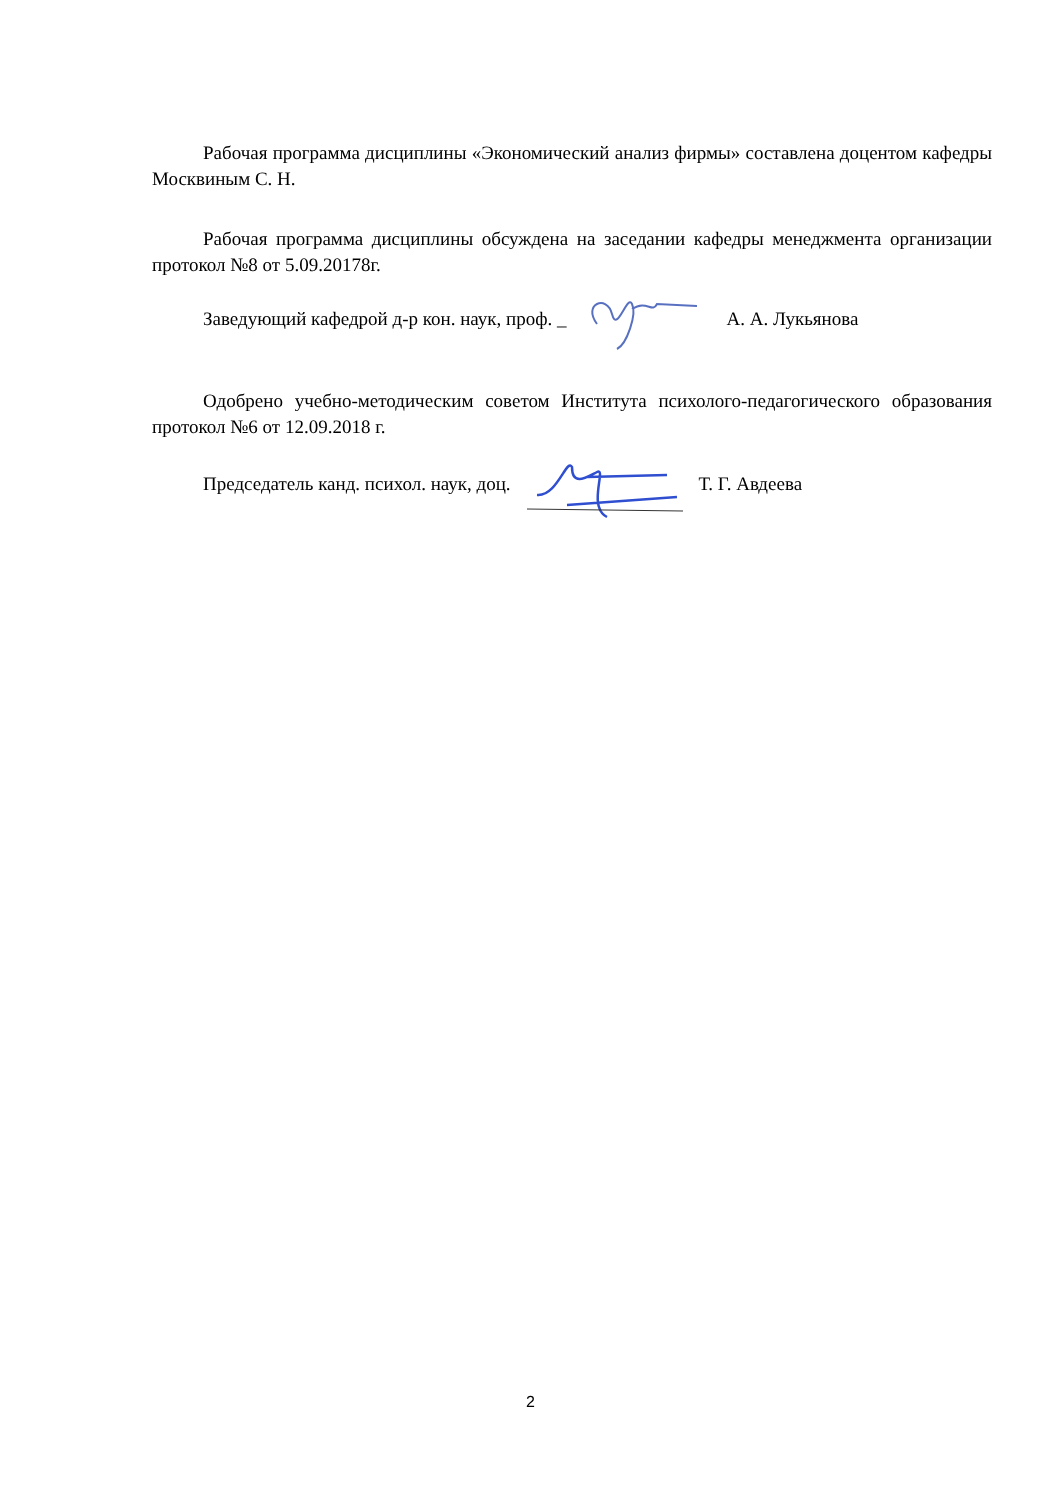Рабочая программа дисциплины «Экономический анализ фирмы» составлена доцентом кафедры Москвиным С. Н.
Рабочая программа дисциплины обсуждена на заседании кафедры менеджмента организации протокол №8 от 5.09.20178г.
Заведующий кафедрой д-р кон. наук, проф. _ А. А. Лукьянова
Одобрено учебно-методическим советом Института психолого-педагогического образования протокол №6 от 12.09.2018 г.
Председатель канд. психол. наук, доц. Т. Г. Авдеева
2